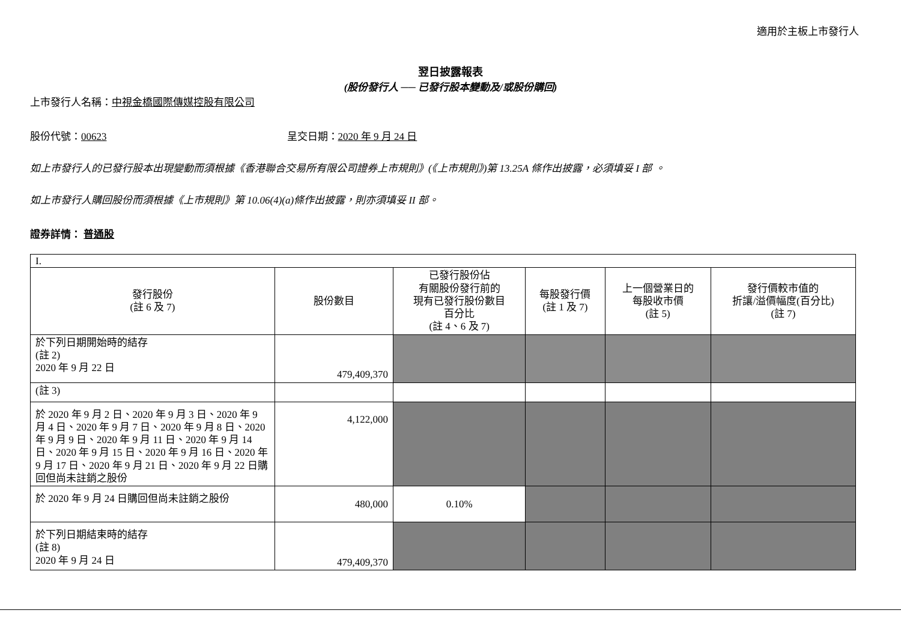適用於主板上市發行人
翌日披露報表
(股份發行人 ── 已發行股本變動及/或股份購回)
上市發行人名稱：中視金橋國際傳媒控股有限公司
股份代號：00623 呈交日期：2020 年 9 月 24 日
如上市發行人的已發行股本出現變動而須根據《香港聯合交易所有限公司證券上市規則》(《上市規則》)第 13.25A 條作出披露，必須填妥 I 部 。
如上市發行人購回股份而須根據《上市規則》第 10.06(4)(a)條作出披露，則亦須填妥 II 部。
證券詳情： 普通股
| I. | | | | | |
| 發行股份 (註 6 及 7) | 股份數目 | 已發行股份佔 有關股份發行前的 現有已發行股份數目 百分比 (註 4、6 及 7) | 每股發行價 (註 1 及 7) | 上一個營業日的 每股收市價 (註 5) | 發行價較市值的 折讓/溢價幅度(百分比) (註 7) |
| 於下列日期開始時的結存 (註 2) 2020 年 9 月 22 日 | 479,409,370 | | | | |
| (註 3) | | | | | |
| 於 2020 年 9 月 2 日、2020 年 9 月 3 日、2020 年 9 月 4 日、2020 年 9 月 7 日、2020 年 9 月 8 日、2020 年 9 月 9 日、2020 年 9 月 11 日、2020 年 9 月 14 日、2020 年 9 月 15 日、2020 年 9 月 16 日、2020 年 9 月 17 日、2020 年 9 月 21 日、2020 年 9 月 22 日購回但尚未註銷之股份 | 4,122,000 | | | | |
| 於 2020 年 9 月 24 日購回但尚未註銷之股份 | 480,000 | 0.10% | | | |
| 於下列日期結束時的結存 (註 8) 2020 年 9 月 24 日 | 479,409,370 | | | | |